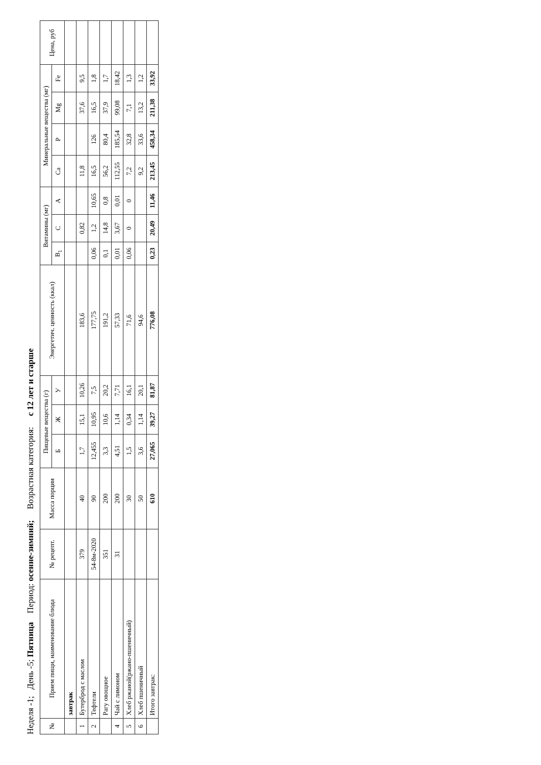Неделя -1; День -5; Пятница Период: осенне-зимний; Возрастная категория: с 12 лет и старше
| № | Прием пищи, наименование блюда | № рецепт. | Масса порции | Пищевые вещества (г) | | | Энергетич. ценность (ккал) | Витамины (мг) | | | Минеральные вещества (мг) | | | | Цена, руб |
| --- | --- | --- | --- | --- | --- | --- | --- | --- | --- | --- | --- | --- | --- | --- | --- |
| | | | | Б | Ж | У | | B<sub>1</sub> | C | A | Ca | P | Mg | Fe | |
| | завтрак | | | | | | | | | | | | | | |
| 1 | Бутерброд с маслом | 379 | 40 | 1,7 | 15,1 | 10,26 | 183,6 | | 0,82 | | 11,8 | | 37,6 | 9,5 | |
| 2 | Тефтели | 54-8м-2020 | 90 | 12,455 | 10,95 | 7,5 | 177,75 | 0,06 | 1,2 | 10,65 | 16,5 | 126 | 16,5 | 1,8 | |
| | Рагу овощное | 351 | 200 | 3,3 | 10,6 | 20,2 | 191,2 | 0,1 | 14,8 | 0,8 | 56,2 | 80,4 | 37,9 | 1,7 | |
| 4 | Чай с лимоном | 31 | 200 | 4,51 | 1,14 | 7,71 | 57,33 | 0,01 | 3,67 | 0,01 | 112,55 | 185,54 | 99,08 | 18,42 | |
| 5 | Хлеб ржаной(ржано-пшеничный) | | 30 | 1,5 | 0,34 | 16,1 | 71,6 | 0,06 | 0 | 0 | 7,2 | 32,8 | 7,1 | 1,3 | |
| 6 | Хлеб пшеничный | | 50 | 3,6 | 1,14 | 20,1 | 94,6 | | | | 9,2 | 33,6 | 13,2 | 1,2 | |
| | Итого завтрак: | | 610 | 27,065 | 39,27 | 81,87 | 776,08 | 0,23 | 20,49 | 11,46 | 213,45 | 458,34 | 211,38 | 33,92 | |